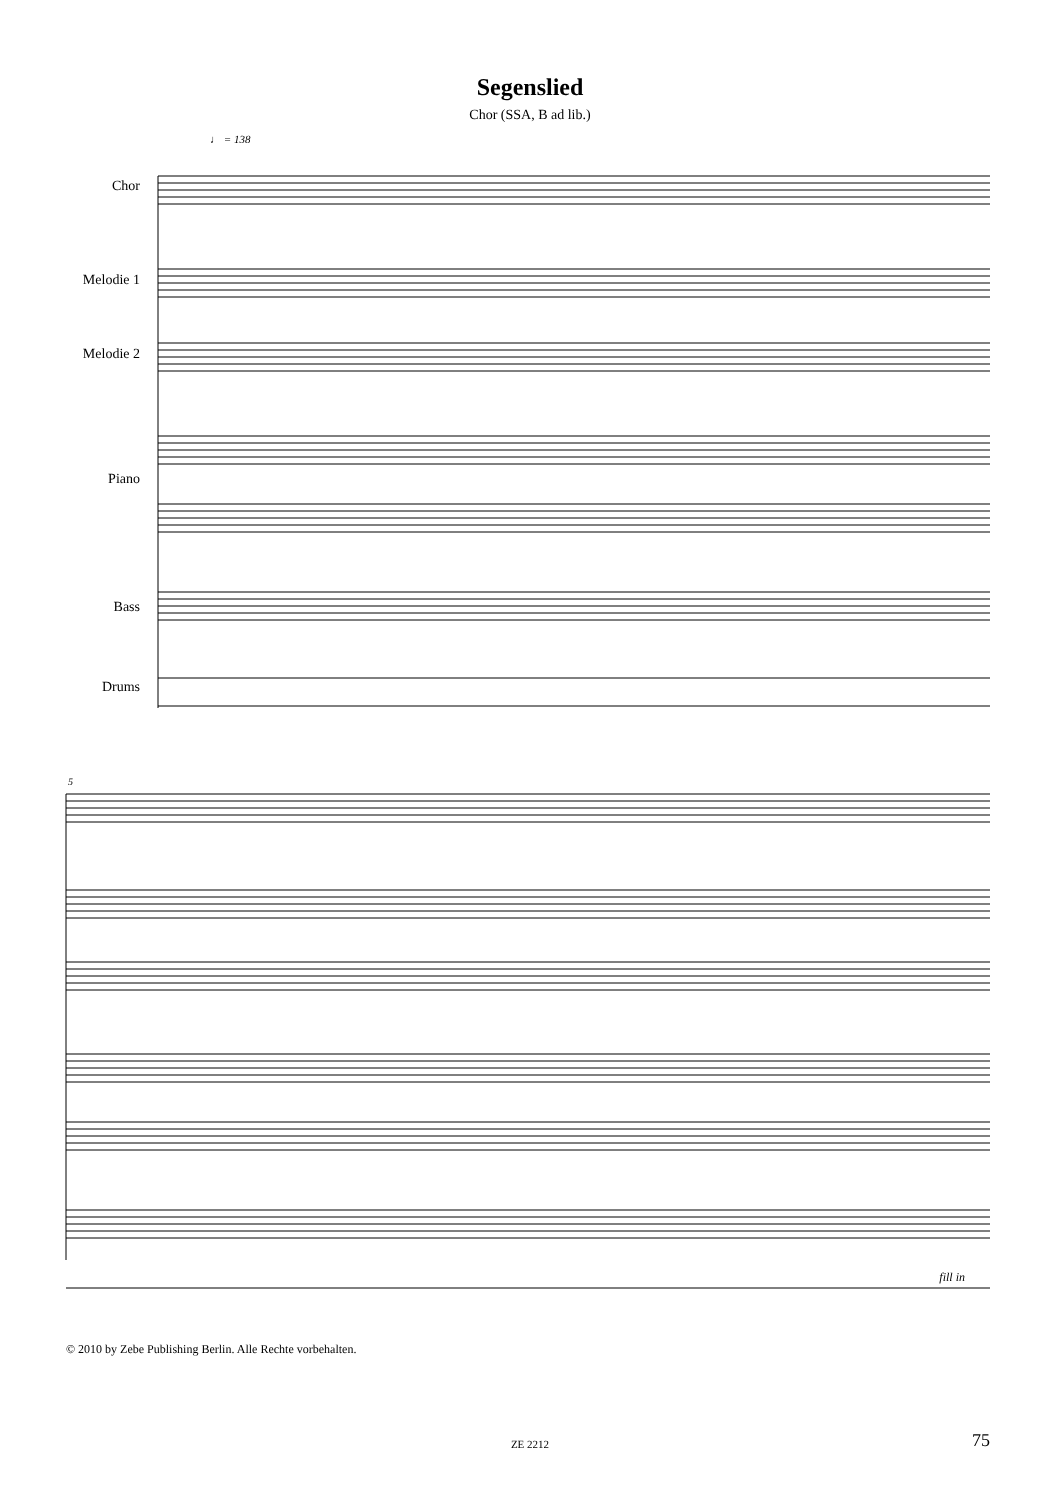Segenslied
Chor (SSA, B ad lib.)
♩ = 138
5
Chor
Melodie 1
Melodie 2
Piano
Bass
Drums
fill in
© 2010 by Zebe Publishing Berlin. Alle Rechte vorbehalten.
ZE 2212 75